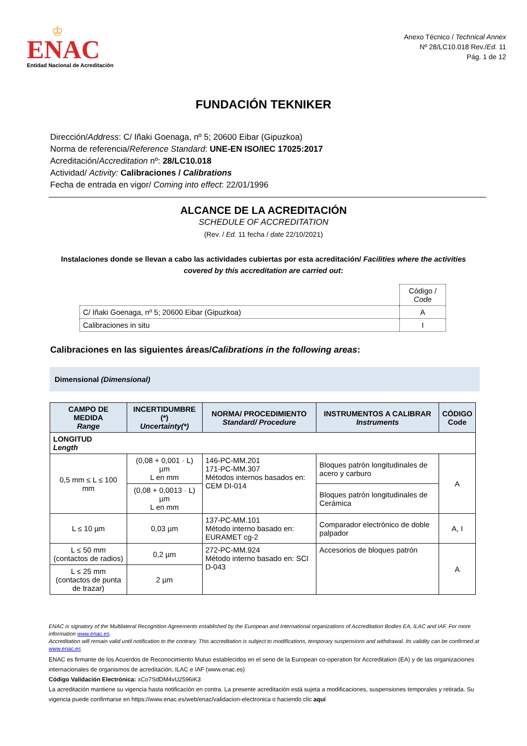♔
ENAC
Entidad Nacional de Acreditación
Anexo Técnico / Technical Annex
Nº 28/LC10.018 Rev./Ed. 11
Pág. 1 de 12
FUNDACIÓN TEKNIKER
Dirección/Address: C/ Iñaki Goenaga, nº 5; 20600 Eibar (Gipuzkoa)
Norma de referencia/Reference Standard: UNE-EN ISO/IEC 17025:2017
Acreditación/Accreditation nº: 28/LC10.018
Actividad/ Activity: Calibraciones / Calibrations
Fecha de entrada en vigor/ Coming into effect: 22/01/1996
ALCANCE DE LA ACREDITACIÓN
SCHEDULE OF ACCREDITATION
(Rev. / Ed. 11 fecha / date 22/10/2021)
Instalaciones donde se llevan a cabo las actividades cubiertas por esta acreditación/ Facilities where the activities covered by this accreditation are carried out:
| | Código / Code |
| C/ Iñaki Goenaga, nº 5; 20600 Eibar (Gipuzkoa) | A |
| Calibraciones in situ | I |
Calibraciones en las siguientes áreas/Calibrations in the following areas:
Dimensional (Dimensional)
| CAMPO DE MEDIDA Range | INCERTIDUMBRE (*) Uncertainty(*) | NORMA/ PROCEDIMIENTO Standard/ Procedure | INSTRUMENTOS A CALIBRAR Instruments | CÓDIGO Code |
| --- | --- | --- | --- | --- |
| LONGITUD Length | | | | |
| 0,5 mm ≤ L ≤ 100 mm | (0,08 + 0,001 · L) µm L en mm | 146-PC-MM.201 171-PC-MM.307 Métodos internos basados en: CEM DI-014 | Bloques patrón longitudinales de acero y carburo | A |
| | (0,08 + 0,0013 · L) µm L en mm | | Bloques patrón longitudinales de Cerámica | |
| L ≤ 10 µm | 0,03 µm | 137-PC-MM.101 Método interno basado en: EURAMET cg-2 | Comparador electrónico de doble palpador | A, I |
| L ≤ 50 mm (contactos de radios) | 0,2 µm | 272-PC-MM.924 Método interno basado en: SCI D-043 | Accesorios de bloques patrón | A |
| L ≤ 25 mm (contactos de punta de trazar) | 2 µm | | | |
ENAC is signatory of the Multilateral Recognition Agreements established by the European and International organizations of Accreditation Bodies EA, ILAC and IAF. For more information www.enac.es.
Accreditation will remain valid until notification to the contrary. This accreditation is subject to modifications, temporary suspensions and withdrawal. Its validity can be confirmed at www.enac.es
ENAC es firmante de los Acuerdos de Reconocimiento Mutuo establecidos en el seno de la European co-operation for Accreditation (EA) y de las organizaciones internacionales de organismos de acreditación, ILAC e IAF (www.enac.es)
Código Validación Electrónica: xCo7SdDM4vU2596iK3
La acreditación mantiene su vigencia hasta notificación en contra. La presente acreditación está sujeta a modificaciones, suspensiones temporales y retirada. Su vigencia puede confirmarse en https://www.enac.es/web/enac/validacion-electronica o haciendo clic aquí